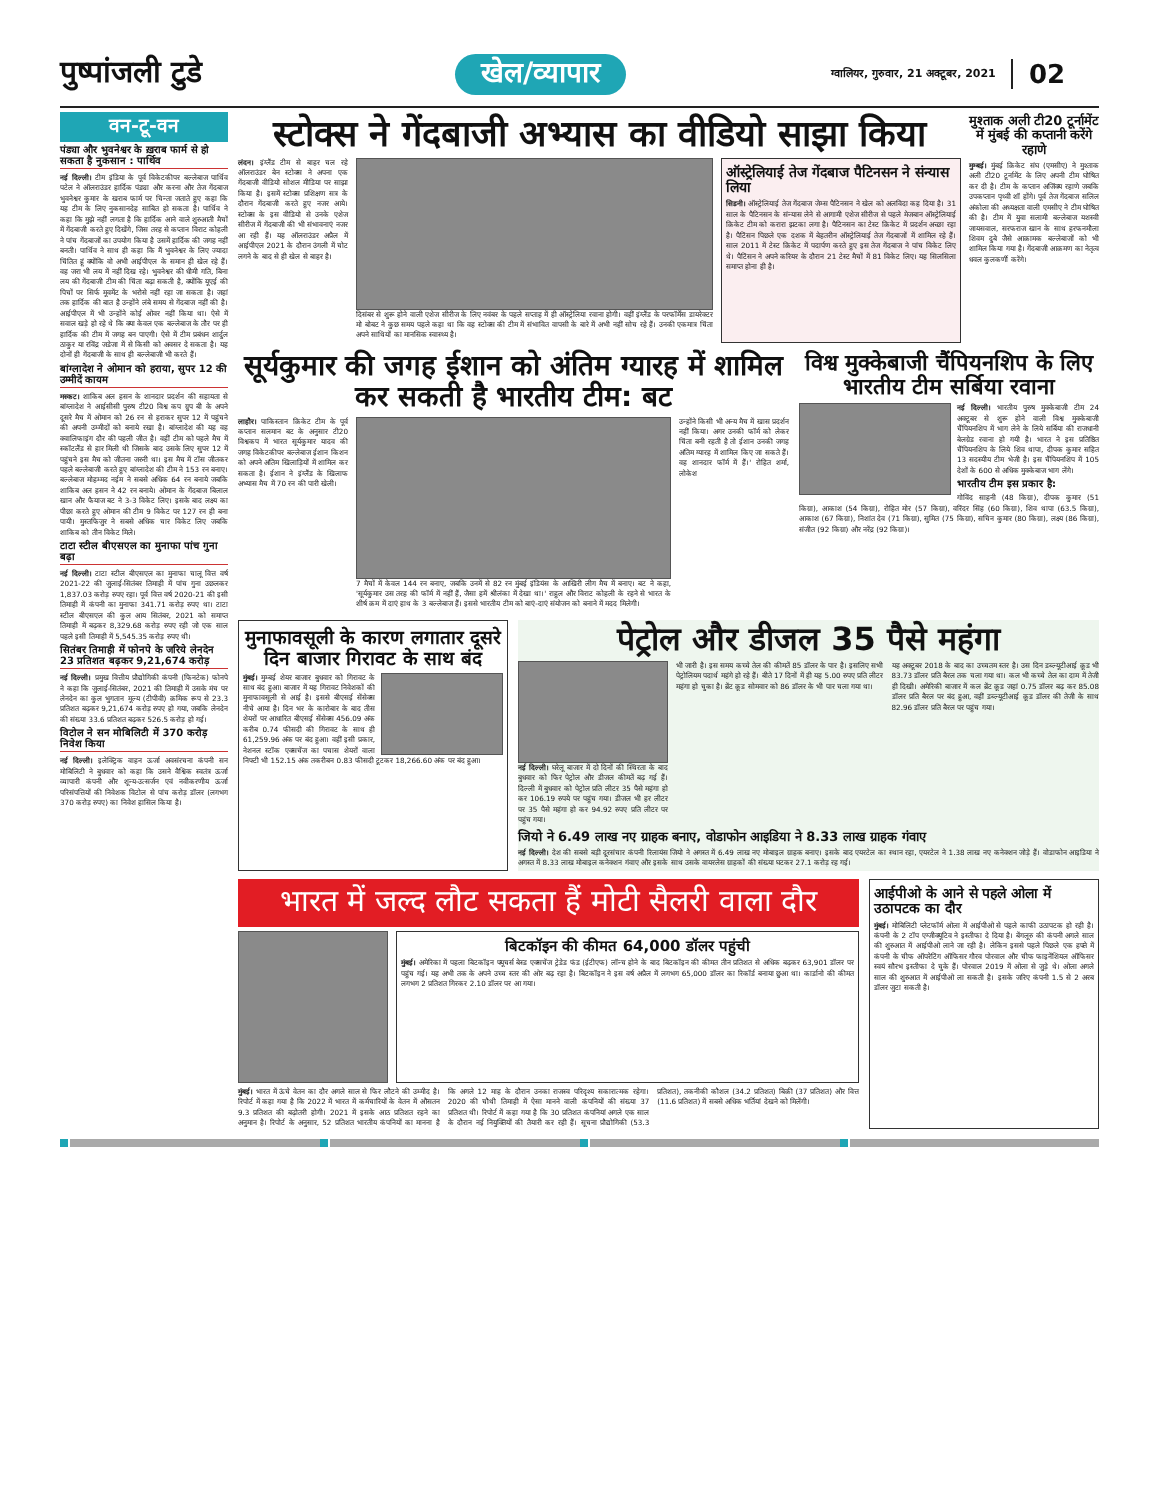पुष्पांजली टुडे
खेल/व्यापार
ग्वालियर, गुरुवार, 21 अक्टूबर, 2021
02
वन-टू-वन
पंड्या और भुवनेश्वर के ख़राब फार्म से हो सकता है नुकसान : पार्थिव
नई दिल्ली। टीम इंडिया के पूर्व विकेटकीपर बल्लेबाज पार्थिव पटेल ने ऑलराउंडर हार्दिक पंड्या और करना और तेज गेंदबाज भुवनेश्वर कुमार के खराब फार्म पर चिन्ता जताते हुए कहा कि यह टीम के लिए नुकसानदेह साबित हो सकता है। पार्थिव ने कहा कि मुझे नहीं लगता है कि हार्दिक आने वाले शुरुआती मैचों में गेंदबाजी करते हुए दिखेंगे, जिस तरह से कप्तान विराट कोहली ने पांच गेंदबाजों का उपयोग किया है उसमें हार्दिक की जगह नहीं बनती। पार्थिव ने साथ ही कहा कि मैं भुवनेश्वर के लिए ज्यादा चिंतित हूं क्योंकि वो अभी आईपीएल के समान ही खेल रहे हैं। वह जरा भी लय में नहीं दिख रहे। भुवनेश्वर की धीमी गति, बिना लय की गेंदबाजी टीम की चिंता बढ़ा सकती है, क्योंकि यूएई की पिचों पर सिर्फ मूवमेंट के भरोसे नहीं रहा जा सकता है। जहां तक हार्दिक की बात है उन्होंने लंबे समय से गेंदबाज नहीं की है। आईपीएल में भी उन्होंने कोई ओवर नहीं किया था। ऐसे में सवाल खड़े हो रहे थे कि क्या केवल एक बल्लेबाज के तौर पर ही हार्दिक की टीम में जगह बन पाएगी। ऐसे में टीम प्रबंधन शार्दुल ठाकुर या रविंद्र जडेजा में से किसी को अवसर दे सकता है। यह दोनों ही गेंदबाजी के साथ ही बल्लेबाजी भी करते हैं।
बांग्लादेश ने ओमान को हराया, सुपर 12 की उम्मीदें कायम
मस्कट। शाकिब अल हसन के शानदार प्रदर्शन की सहायता से बांग्लादेश ने आईसीसी पुरुष टी20 विश्व कप ग्रुप बी के अपने दूसरे मैच में ओमान को 26 रन से हराकर सुपर 12 में पहुंचने की अपनी उम्मीदों को बनाये रखा है। बांग्लादेश की यह वह क्वालिफाइंग दौर की पहली जीत है। वहीं टीम को पहले मैच में स्कॉटलैंड से हार मिली थी जिसके बाद उसके लिए सुपर 12 में पहुंचने इस मैच को जीतना जरुरी था। इस मैच में टॉस जीतकर पहले बल्लेबाजी करते हुए बांग्लादेश की टीम ने 153 रन बनाए। बल्लेबाज मोहम्मद नईम ने सबसे अधिक 64 रन बनाये जबकि शाकिब अल हसन ने 42 रन बनाये। ओमान के गेंदबाज बिलाल खान और फैयाज बट ने 3-3 विकेट लिए। इसके बाद लक्ष्य का पीछा करते हुए ओमान की टीम 9 विकेट पर 127 रन ही बना पायी। मुस्तफिजुर ने सबसे अधिक चार विकेट लिए जबकि शाकिब को तीन विकेट मिले।
टाटा स्टील बीएसएल का मुनाफा पांच गुना बढ़ा
नई दिल्ली। टाटा स्टील बीएसएल का मुनाफा चालू वित्त वर्ष 2021-22 की जुलाई-सितंबर तिमाही में पांच गुना उछलकर 1,837.03 करोड़ रुपए रहा। पूर्व वित्त वर्ष 2020-21 की इसी तिमाही में कंपनी का मुनाफा 341.71 करोड़ रुपए था। टाटा स्टील बीएसएल की कुल आय सितंबर, 2021 को समाप्त तिमाही में बढ़कर 8,329.68 करोड़ रुपए रही जो एक साल पहले इसी तिमाही में 5,545.35 करोड़ रुपए थी।
सितंबर तिमाही में फोनपे के जरिये लेनदेन 23 प्रतिशत बढ़कर 9,21,674 करोड़
नई दिल्ली। प्रमुख वित्तीय प्रौद्योगिकी कंपनी (फिनटेक) फोनपे ने कहा कि जुलाई-सितंबर, 2021 की तिमाही में उसके मंच पर लेनदेन का कुल भुगतान मूल्य (टीपीवी) क्रमिक रूप से 23.3 प्रतिशत बढ़कर 9,21,674 करोड़ रुपए हो गया, जबकि लेनदेन की संख्या 33.6 प्रतिशत बढ़कर 526.5 करोड़ हो गई।
विटोल ने सन मोबिलिटी में 370 करोड़ निवेश किया
नई दिल्ली। इलेक्ट्रिक वाहन ऊर्जा अवसंरचना कंपनी सन मोबिलिटी ने बुधवार को कहा कि उसने वैश्विक स्वतंत्र ऊर्जा व्यापारी कंपनी और शून्य-उत्सर्जन एवं नवीकरणीय ऊर्जा परिसंपत्तियों की निवेशक विटोल से पांच करोड़ डॉलर (लगभग 370 करोड़ रुपए) का निवेश हासिल किया है।
स्टोक्स ने गेंदबाजी अभ्यास का वीडियो साझा किया
लंदन। इंग्लैंड टीम से बाहर चल रहे ऑलराउंडर बेन स्टोक्स ने अपना एक गेंदबाजी वीडियो सोशल मीडिया पर साझा किया है। इसमें स्टोक्स प्रशिक्षण सत्र के दौरान गेंदबाजी करते हुए नजर आये। स्टोक्स के इस वीडियो से उनके एशेज सीरीज में गेंदबाजी की भी संभावनाएं नजर आ रही हैं। यह ऑलराउंडर अप्रैल में आईपीएल 2021 के दौरान उंगली में चोट लगने के बाद से ही खेल से बाहर है।
दिसंबर से शुरू होने वाली एशेज सीरीज के लिए नवंबर के पहले सप्ताह में ही ऑस्ट्रेलिया रवाना होगी। वहीं इंग्लैंड के परफॉर्मेंस डायरेक्टर मो बोबट ने कुछ समय पहले कहा था कि वह स्टोक्स की टीम में संभावित वापसी के बारे में अभी नहीं सोच रहे हैं। उनकी एकमात्र चिंता अपने साथियों का मानसिक स्वास्थ्य है।
ऑस्ट्रेलियाई तेज गेंदबाज पैटिनसन ने संन्यास लिया
सिडनी। ऑस्ट्रेलियाई तेज गेंदबाज जेम्स पैटिनसन ने खेल को अलविदा कह दिया है। 31 साल के पैटिनसन के संन्यास लेने से आगामी एशेज सीरीज से पहले मेजबान ऑस्ट्रेलियाई क्रिकेट टीम को करारा झटका लगा है। पैटिनसन का टेस्ट क्रिकेट में प्रदर्शन अच्छा रहा है। पैटिंसन पिछले एक दशक में बेहतरीन ऑस्ट्रेलियाई तेज गेंदबाजों में शामिल रहे हैं। साल 2011 में टेस्ट क्रिकेट में पदार्पण करते हुए इस तेज गेंदबाज ने पांच विकेट लिए थे। पैटिंसन ने अपने करियर के दौरान 21 टेस्ट मैचों में 81 विकेट लिए। यह सिलसिला समाप्त होना ही है।
मुश्ताक अली टी20 टूर्नामेंट में मुंबई की कप्तानी करेंगे रहाणे
मुम्बई। मुंबई क्रिकेट संघ (एमसीए) ने मुश्ताक अली टी20 टूर्नामेंट के लिए अपनी टीम घोषित कर दी है। टीम के कप्तान अजिंक्य रहाणे जबकि उपकप्तान पृथ्वी शॉ होंगे। पूर्व तेज गेंदबाज सलिल अंकोला की अध्यक्षता वाली एमसीए ने टीम घोषित की है। टीम में युवा सलामी बल्लेबाज यशस्वी जायसवाल, सरफराज खान के साथ हरफनमौला शिवम दुबे जैसे आक्रामक बल्लेबाजों को भी शामिल किया गया है। गेंदबाजी आक्रमण का नेतृत्व धवल कुलकर्णी करेंगे।
सूर्यकुमार की जगह ईशान को अंतिम ग्यारह में शामिल कर सकती है भारतीय टीम: बट
लाहौर। पाकिस्तान क्रिकेट टीम के पूर्व कप्तान सलमान बट के अनुसार टी20 विश्वकप में भारत सूर्यकुमार यादव की जगह विकेटकीपर बल्लेबाज ईशान किशन को अपने अंतिम खिलाड़ियों में शामिल कर सकता है। ईशान ने इंग्लैंड के खिलाफ अभ्यास मैच में 70 रन की पारी खेली।
7 मैचों में केवल 144 रन बनाए, जबकि उनमें से 82 रन मुंबई इंडियंस के आखिरी लीग मैच में बनाए। बट ने कहा, 'सूर्यकुमार उस तरह की फॉर्म में नहीं हैं, जैसा हमें श्रीलंका में देखा था।' राहुल और विराट कोहली के रहने से भारत के शीर्ष क्रम में दाएं हाथ के 3 बल्लेबाज हैं। इससे भारतीय टीम को बाएं-दाएं संयोजन को बनाने में मदद मिलेगी।
उन्होंने किसी भी अन्य मैच में खास प्रदर्शन नहीं किया। अगर उनकी फॉर्म को लेकर चिंता बनी रहती है तो ईशान उनकी जगह अंतिम ग्यारह में शामिल किए जा सकते हैं। वह शानदार फॉर्म में हैं।' रोहित शर्मा, लोकेश
विश्व मुक्केबाजी चैंपियनशिप के लिए भारतीय टीम सर्बिया रवाना
नई दिल्ली। भारतीय पुरुष मुक्केबाजी टीम 24 अक्टूबर से शुरू होने वाली विश्व मुक्केबाजी चैंपियनशिप में भाग लेने के लिये सर्बिया की राजधानी बेलग्रेड रवाना हो गयी है। भारत ने इस प्रतिष्ठित चैंपियनशिप के लिये शिव थापा, दीपक कुमार सहित 13 सदस्यीय टीम भेजी है। इस चैंपियनशिप में 105 देशों के 600 से अधिक मुक्केबाज भाग लेंगे।
भारतीय टीम इस प्रकार है:
गोविंद साहनी (48 किग्रा), दीपक कुमार (51 किग्रा), आकाश (54 किग्रा), रोहित मोर (57 किग्रा), वरिंदर सिंह (60 किग्रा), शिव थापा (63.5 किग्रा), आकाश (67 किग्रा), निशांत देव (71 किग्रा), सुमित (75 किग्रा), सचिन कुमार (80 किग्रा), लक्ष्य (86 किग्रा), संजीत (92 किग्रा) और नरेंद्र (92 किग्रा)।
मुनाफावसूली के कारण लगातार दूसरे दिन बाजार गिरावट के साथ बंद
मुंबई। मुम्बई शेयर बाजार बुधवार को गिरावट के साथ बंद हुआ। बाजार में यह गिरावट निवेशकों की मुनाफावसूली से आई है। इससे बीएसई सेंसेक्स नीचे आया है। दिन भर के कारोबार के बाद तीस शेयरों पर आधारित बीएसई सेंसेक्स 456.09 अंक करीब 0.74 फीसदी की गिरावट के साथ ही 61,259.96 अंक पर बंद हुआ। वहीं इसी प्रकार, नेशनल स्टॉक एक्सचेंज का पचास शेयरों वाला निफ्टी भी 152.15 अंक तकरीबन 0.83 फीसदी टूटकर 18,266.60 अंक पर बंद हुआ।
पेट्रोल और डीजल 35 पैसे महंगा
नई दिल्ली। घरेलू बाजार में दो दिनों की स्थिरता के बाद बुधवार को फिर पेट्रोल और डीजल कीमतें बढ़ गई हैं। दिल्ली में बुधवार को पेट्रोल प्रति लीटर 35 पैसे महंगा हो कर 106.19 रुपये पर पहुंच गया। डीजल भी हर लीटर पर 35 पैसे महंगा हो कर 94.92 रुपए प्रति लीटर पर पहुंच गया।
भी जारी है। इस समय कच्चे तेल की कीमतें 85 डॉलर के पार है। इसलिए सभी पेट्रोलियम पदार्थ महंगे हो रहे हैं। बीते 17 दिनों में ही यह 5.00 रुपए प्रति लीटर महंगा हो चुका है। ब्रेंट क्रूड सोमवार को 86 डॉलर के भी पार चला गया था।
यह अक्टूबर 2018 के बाद का उच्चतम स्तर है। उस दिन डब्ल्यूटीआई क्रूड भी 83.73 डॉलर प्रति बैरल तक चला गया था। कल भी कच्चे तेल का दाम में तेजी ही दिखी। अमेरिकी बाजार में कल ब्रेंट क्रूड जहां 0.75 डॉलर बढ़ कर 85.08 डॉलर प्रति बैरल पर बंद हुआ, वहीं डब्ल्यूटीआई क्रूड डॉलर की तेजी के साथ 82.96 डॉलर प्रति बैरल पर पहुंच गया।
जियो ने 6.49 लाख नए ग्राहक बनाए, वोडाफोन आइडिया ने 8.33 लाख ग्राहक गंवाए
नई दिल्ली। देश की सबसे बड़ी दूरसंचार कंपनी रिलायंस जियो ने अगस्त में 6.49 लाख नए मोबाइल ग्राहक बनाए। इसके बाद एयरटेल का स्थान रहा, एयरटेल ने 1.38 लाख नए कनेक्शन जोड़े हैं। वोडाफोन आइडिया ने अगस्त में 8.33 लाख मोबाइल कनेक्शन गंवाए और इसके साथ उसके वायरलेस ग्राहकों की संख्या घटकर 27.1 करोड़ रह गई।
भारत में जल्द लौट सकता हैं मोटी सैलरी वाला दौर
बिटकॉइन की कीमत 64,000 डॉलर पहुंची
मुंबई। अमेरिका में पहला बिटकॉइन फ्यूचर्स बेस्ड एक्सचेंज ट्रेडेड फंड (ईटीएफ) लॉन्च होने के बाद बिटकॉइन की कीमत तीन प्रतिशत से अधिक बढ़कर 63,901 डॉलर पर पहुंच गई। यह अभी तक के अपने उच्च स्तर की ओर बढ़ रहा है। बिटकॉइन ने इस वर्ष अप्रैल में लगभग 65,000 डॉलर का रिकॉर्ड बनाया छुआ था। कार्डानो की कीमत लगभग 2 प्रतिशत गिरकर 2.10 डॉलर पर आ गया।
मुंबई। भारत में ऊंचे वेतन का दौर अगले साल से फिर लौटने की उम्मीद है। रिपोर्ट में कहा गया है कि 2022 में भारत में कर्मचारियों के वेतन में औसतन 9.3 प्रतिशत की बढ़ोतरी होगी। 2021 में इसके आठ प्रतिशत रहने का अनुमान है। रिपोर्ट के अनुसार, 52 प्रतिशत भारतीय कंपनियों का मानना है कि अगले 12 माह के दौरान उनका राजस्व परिदृश्य सकारात्मक रहेगा। 2020 की चौथी तिमाही में ऐसा मानने वाली कंपनियों की संख्या 37 प्रतिशत थी। रिपोर्ट में कहा गया है कि 30 प्रतिशत कंपनियां अगले एक साल के दौरान नई नियुक्तियों की तैयारी कर रही हैं। सूचना प्रौद्योगिकी (53.3 प्रतिशत), तकनीकी कौशल (34.2 प्रतिशत) बिक्री (37 प्रतिशत) और वित्त (11.6 प्रतिशत) में सबसे अधिक भर्तियां देखने को मिलेंगी।
आईपीओ के आने से पहले ओला में उठापटक का दौर
मुंबई। मोबिलिटी प्लेटफॉर्म ओला में आईपीओ से पहले काफी उठापटक हो रही है। कंपनी के 2 टॉप एग्जीक्यूटिव ने इस्तीफा दे दिया है। बेंगलूरु की कंपनी अगले साल की शुरुआत में आईपीओ लाने जा रही है। लेकिन इससे पहले पिछले एक हफ्ते में कंपनी के चीफ ऑपरेटिंग ऑफिसर गौरव पोरवाल और चीफ फाइनेंशियल ऑफिसर स्वयं सौरभ इस्तीफा दे चुके हैं। पोरवाल 2019 में ओला से जुड़े थे। ओला अगले साल की शुरुआत में आईपीओ ला सकती है। इसके जरिए कंपनी 1.5 से 2 अरब डॉलर जुटा सकती है।